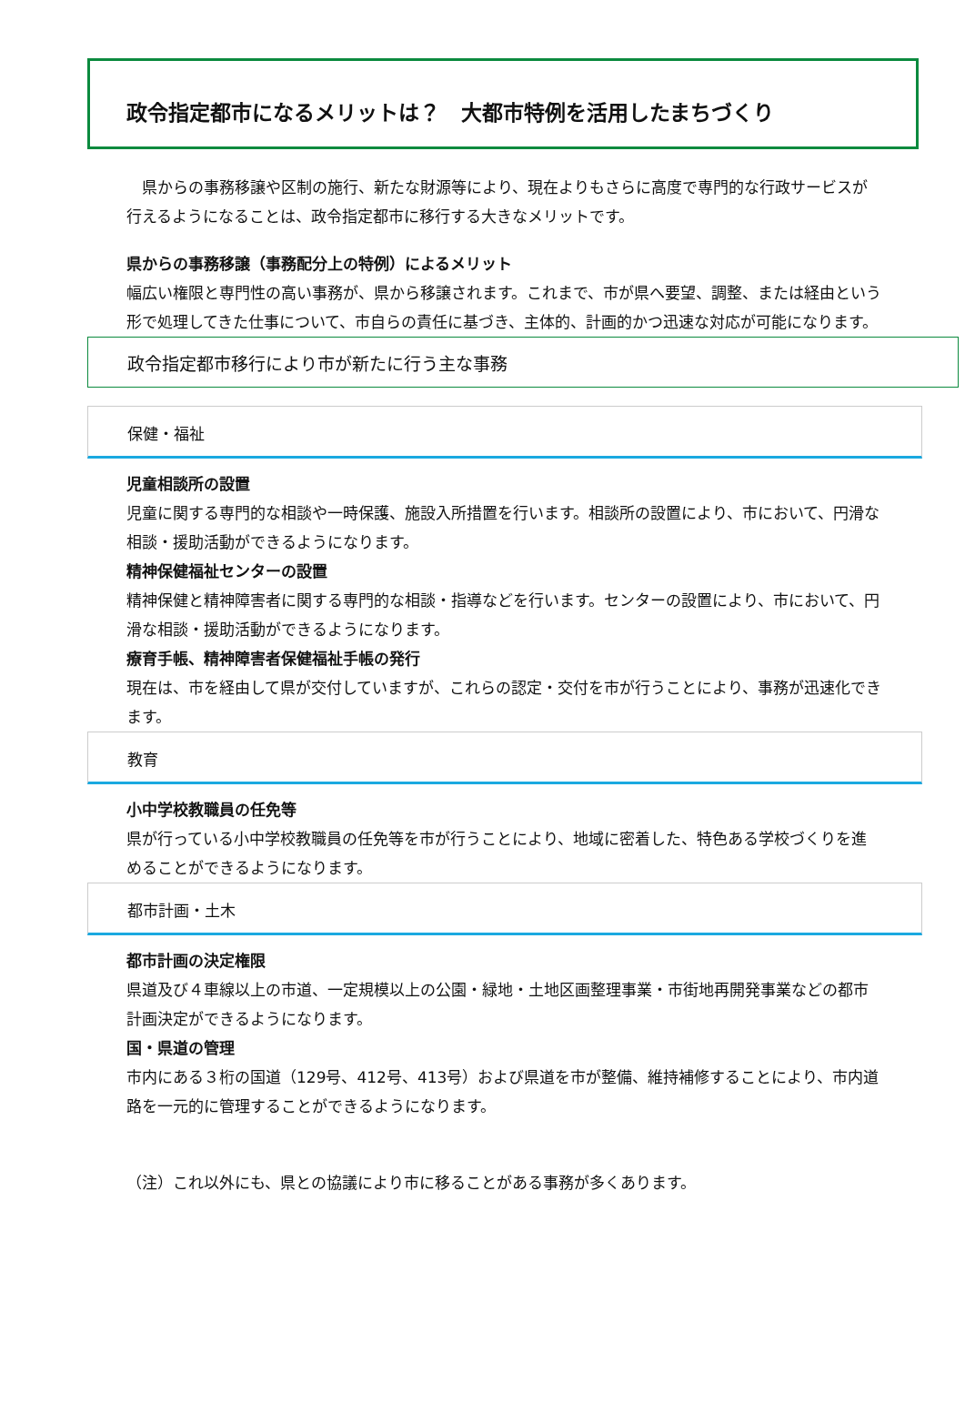政令指定都市になるメリットは？　大都市特例を活用したまちづくり
　県からの事務移譲や区制の施行、新たな財源等により、現在よりもさらに高度で専門的な行政サービスが行えるようになることは、政令指定都市に移行する大きなメリットです。
県からの事務移譲（事務配分上の特例）によるメリット
幅広い権限と専門性の高い事務が、県から移譲されます。これまで、市が県へ要望、調整、または経由という形で処理してきた仕事について、市自らの責任に基づき、主体的、計画的かつ迅速な対応が可能になります。
政令指定都市移行により市が新たに行う主な事務
保健・福祉
児童相談所の設置
児童に関する専門的な相談や一時保護、施設入所措置を行います。相談所の設置により、市において、円滑な相談・援助活動ができるようになります。
精神保健福祉センターの設置
精神保健と精神障害者に関する専門的な相談・指導などを行います。センターの設置により、市において、円滑な相談・援助活動ができるようになります。
療育手帳、精神障害者保健福祉手帳の発行
現在は、市を経由して県が交付していますが、これらの認定・交付を市が行うことにより、事務が迅速化できます。
教育
小中学校教職員の任免等
県が行っている小中学校教職員の任免等を市が行うことにより、地域に密着した、特色ある学校づくりを進めることができるようになります。
都市計画・土木
都市計画の決定権限
県道及び４車線以上の市道、一定規模以上の公園・緑地・土地区画整理事業・市街地再開発事業などの都市計画決定ができるようになります。
国・県道の管理
市内にある３桁の国道（129号、412号、413号）および県道を市が整備、維持補修することにより、市内道路を一元的に管理することができるようになります。
（注）これ以外にも、県との協議により市に移ることがある事務が多くあります。